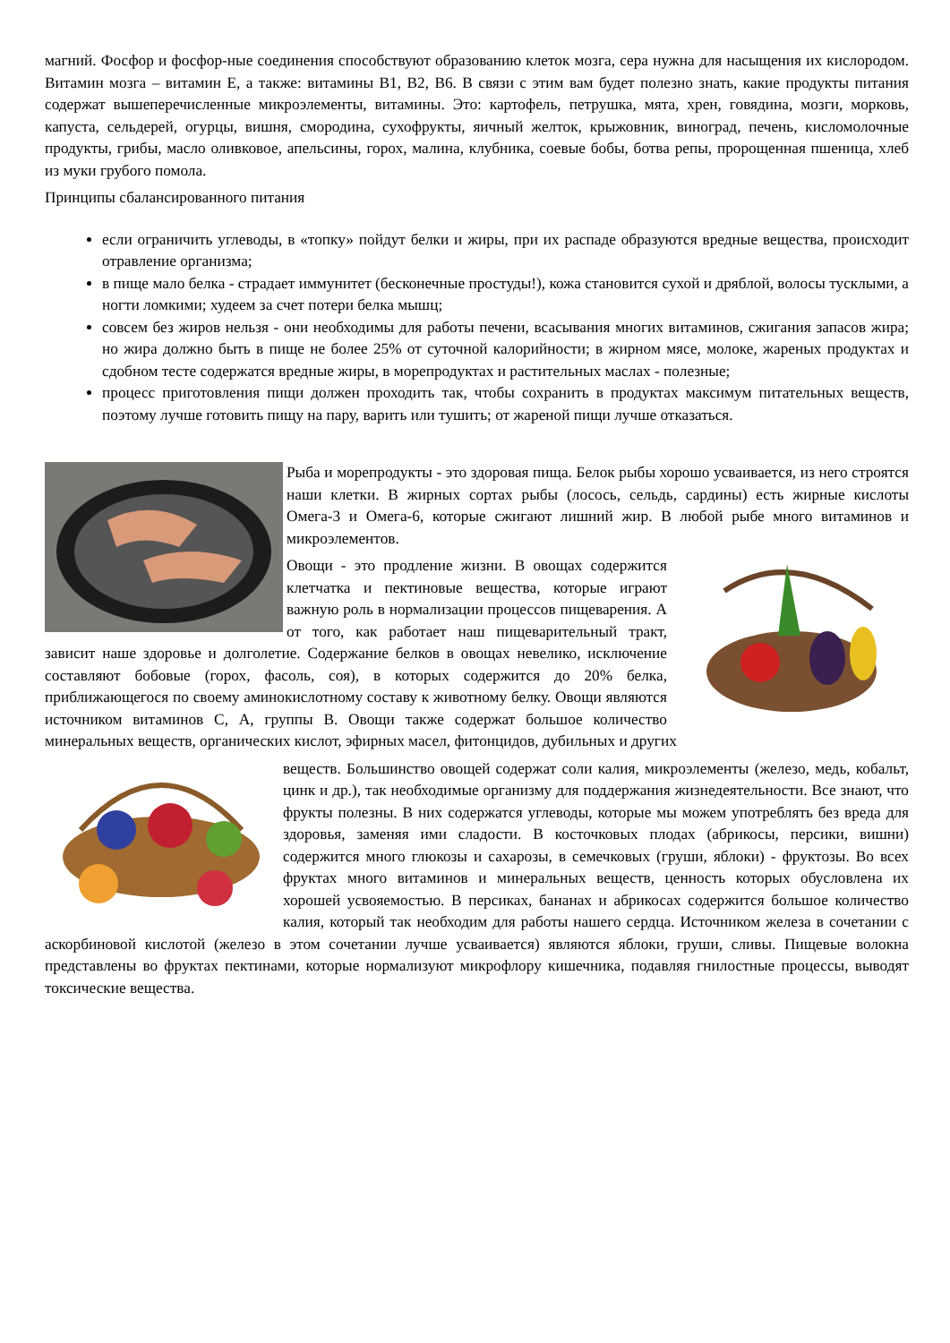магний. Фосфор и фосфор-ные соединения способствуют образованию клеток мозга, сера нужна для насыщения их кислородом. Витамин мозга – витамин Е, а также: витамины В1, В2, В6. В связи с этим вам будет полезно знать, какие продукты питания содержат вышеперечисленные микроэлементы, витамины. Это: картофель, петрушка, мята, хрен, говядина, мозги, морковь, капуста, сельдерей, огурцы, вишня, смородина, сухофрукты, яичный желток, крыжовник, виноград, печень, кисломолочные продукты, грибы, масло оливковое, апельсины, горох, малина, клубника, соевые бобы, ботва репы, пророщенная пшеница, хлеб из муки грубого помола.
Принципы сбалансированного питания
если ограничить углеводы, в «топку» пойдут белки и жиры, при их распаде образуются вредные вещества, происходит отравление организма;
в пище мало белка - страдает иммунитет (бесконечные простуды!), кожа становится сухой и дряблой, волосы тусклыми, а ногти ломкими; худеем за счет потери белка мышц;
совсем без жиров нельзя - они необходимы для работы печени, всасывания многих витаминов, сжигания запасов жира; но жира должно быть в пище не более 25% от суточной калорийности; в жирном мясе, молоке, жареных продуктах и сдобном тесте содержатся вредные жиры, в морепродуктах и растительных маслах - полезные;
процесс приготовления пищи должен проходить так, чтобы сохранить в продуктах максимум питательных веществ, поэтому лучше готовить пищу на пару, варить или тушить; от жареной пищи лучше отказаться.
Рыба и морепродукты - это здоровая пища. Белок рыбы хорошо усваивается, из него строятся наши клетки. В жирных сортах рыбы (лосось, сельдь, сардины) есть жирные кислоты Омега-3 и Омега-6, которые сжигают лишний жир. В любой рыбе много витаминов и микроэлементов.
Овощи - это продление жизни. В овощах содержится клетчатка и пектиновые вещества, которые играют важную роль в нормализации процессов пищеварения. А от того, как работает наш пищеварительный тракт, зависит наше здоровье и долголетие. Содержание белков в овощах невелико, исключение составляют бобовые (горох, фасоль, соя), в которых содержится до 20% белка, приближающегося по своему аминокислотному составу к животному белку. Овощи являются источником витаминов С, А, группы В. Овощи также содержат большое количество минеральных веществ, органических кислот, эфирных масел, фитонцидов, дубильных и других
веществ. Большинство овощей содержат соли калия, микроэлементы (железо, медь, кобальт, цинк и др.), так необходимые организму для поддержания жизнедеятельности. Все знают, что фрукты полезны. В них содержатся углеводы, которые мы можем употреблять без вреда для здоровья, заменяя ими сладости. В косточковых плодах (абрикосы, персики, вишни) содержится много глюкозы и сахарозы, в семечковых (груши, яблоки) - фруктозы. Во всех фруктах много витаминов и минеральных веществ, ценность которых обусловлена их хорошей усвояемостью. В персиках, бананах и абрикосах содержится большое количество калия, который так необходим для работы нашего сердца. Источником железа в сочетании с аскорбиновой кислотой (железо в этом сочетании лучше усваивается) являются яблоки, груши, сливы. Пищевые волокна представлены во фруктах пектинами, которые нормализуют микрофлору кишечника, подавляя гнилостные процессы, выводят токсические вещества.